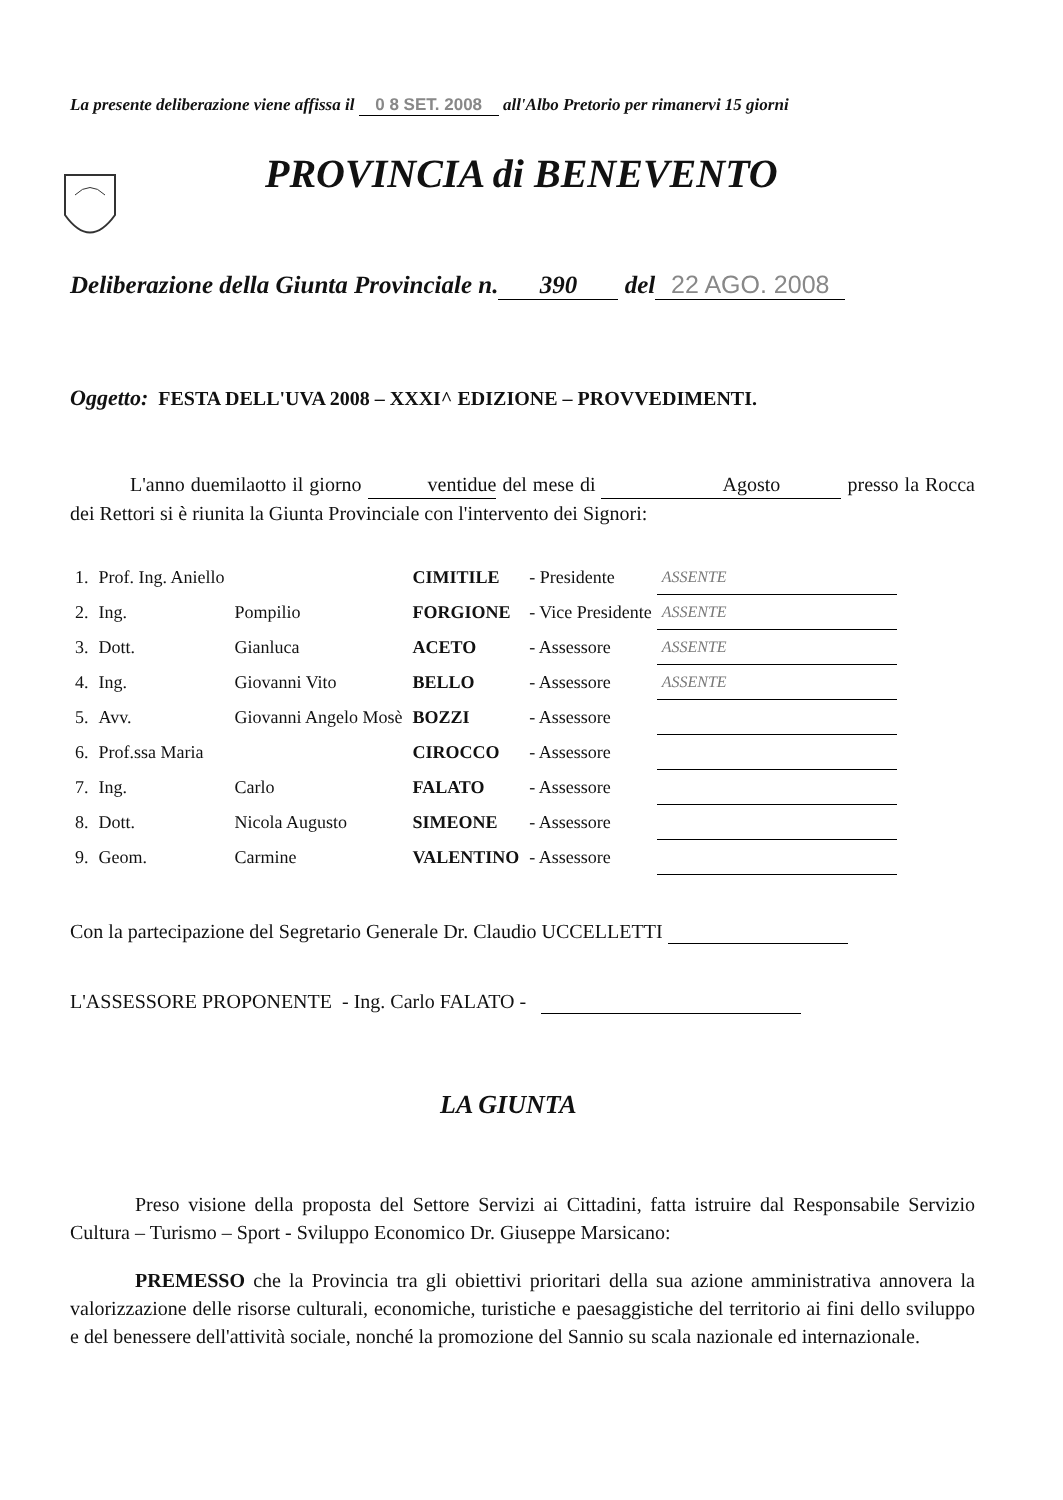La presente deliberazione viene affissa il 0 8 SET. 2008 all'Albo Pretorio per rimanervi 15 giorni
PROVINCIA di BENEVENTO
Deliberazione della Giunta Provinciale n. 390 del 22 AGO. 2008
Oggetto: FESTA DELL'UVA 2008 – XXXI^ EDIZIONE – PROVVEDIMENTI.
L'anno duemilaotto il giorno ventidue del mese di Agosto presso la Rocca dei Rettori si è riunita la Giunta Provinciale con l'intervento dei Signori:
| 1. | Prof. Ing. Aniello | | CIMITILE | - Presidente | ASSENTE |
| 2. | Ing. | Pompilio | FORGIONE | - Vice Presidente | ASSENTE |
| 3. | Dott. | Gianluca | ACETO | - Assessore | ASSENTE |
| 4. | Ing. | Giovanni Vito | BELLO | - Assessore | ASSENTE |
| 5. | Avv. | Giovanni Angelo Mosè | BOZZI | - Assessore | |
| 6. | Prof.ssa Maria | | CIROCCO | - Assessore | |
| 7. | Ing. | Carlo | FALATO | - Assessore | |
| 8. | Dott. | Nicola Augusto | SIMEONE | - Assessore | |
| 9. | Geom. | Carmine | VALENTINO | - Assessore | |
Con la partecipazione del Segretario Generale Dr. Claudio UCCELLETTI
L'ASSESSORE PROPONENTE - Ing. Carlo FALATO -
LA GIUNTA
Preso visione della proposta del Settore Servizi ai Cittadini, fatta istruire dal Responsabile Servizio Cultura – Turismo – Sport - Sviluppo Economico Dr. Giuseppe Marsicano:
PREMESSO che la Provincia tra gli obiettivi prioritari della sua azione amministrativa annovera la valorizzazione delle risorse culturali, economiche, turistiche e paesaggistiche del territorio ai fini dello sviluppo e del benessere dell'attività sociale, nonché la promozione del Sannio su scala nazionale ed internazionale.